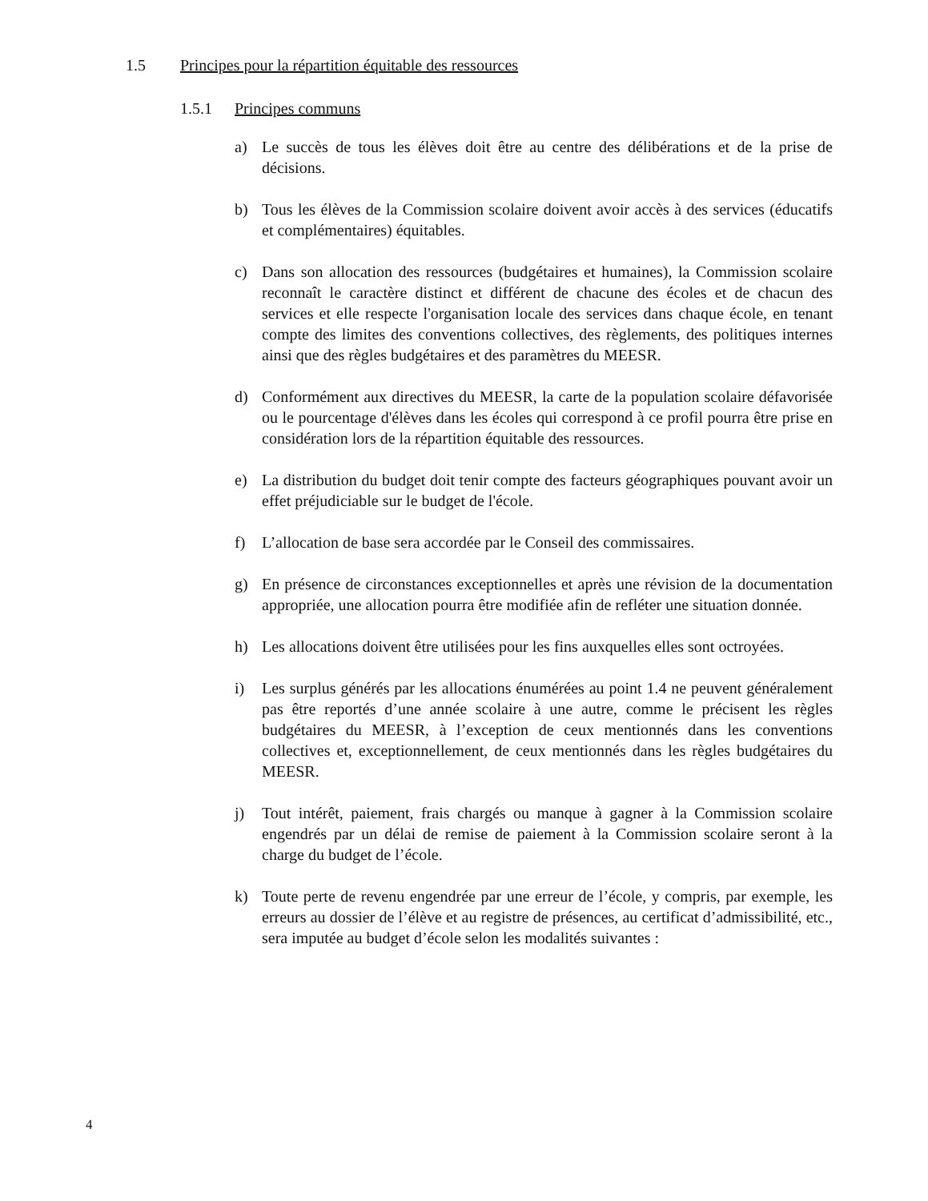1.5 Principes pour la répartition équitable des ressources
1.5.1 Principes communs
a) Le succès de tous les élèves doit être au centre des délibérations et de la prise de décisions.
b) Tous les élèves de la Commission scolaire doivent avoir accès à des services (éducatifs et complémentaires) équitables.
c) Dans son allocation des ressources (budgétaires et humaines), la Commission scolaire reconnaît le caractère distinct et différent de chacune des écoles et de chacun des services et elle respecte l'organisation locale des services dans chaque école, en tenant compte des limites des conventions collectives, des règlements, des politiques internes ainsi que des règles budgétaires et des paramètres du MEESR.
d) Conformément aux directives du MEESR, la carte de la population scolaire défavorisée ou le pourcentage d'élèves dans les écoles qui correspond à ce profil pourra être prise en considération lors de la répartition équitable des ressources.
e) La distribution du budget doit tenir compte des facteurs géographiques pouvant avoir un effet préjudiciable sur le budget de l'école.
f) L’allocation de base sera accordée par le Conseil des commissaires.
g) En présence de circonstances exceptionnelles et après une révision de la documentation appropriée, une allocation pourra être modifiée afin de refléter une situation donnée.
h) Les allocations doivent être utilisées pour les fins auxquelles elles sont octroyées.
i) Les surplus générés par les allocations énumérées au point 1.4 ne peuvent généralement pas être reportés d’une année scolaire à une autre, comme le précisent les règles budgétaires du MEESR, à l’exception de ceux mentionnés dans les conventions collectives et, exceptionnellement, de ceux mentionnés dans les règles budgétaires du MEESR.
j) Tout intérêt, paiement, frais chargés ou manque à gagner à la Commission scolaire engendrés par un délai de remise de paiement à la Commission scolaire seront à la charge du budget de l’école.
k) Toute perte de revenu engendrée par une erreur de l’école, y compris, par exemple, les erreurs au dossier de l’élève et au registre de présences, au certificat d’admissibilité, etc., sera imputée au budget d’école selon les modalités suivantes :
4